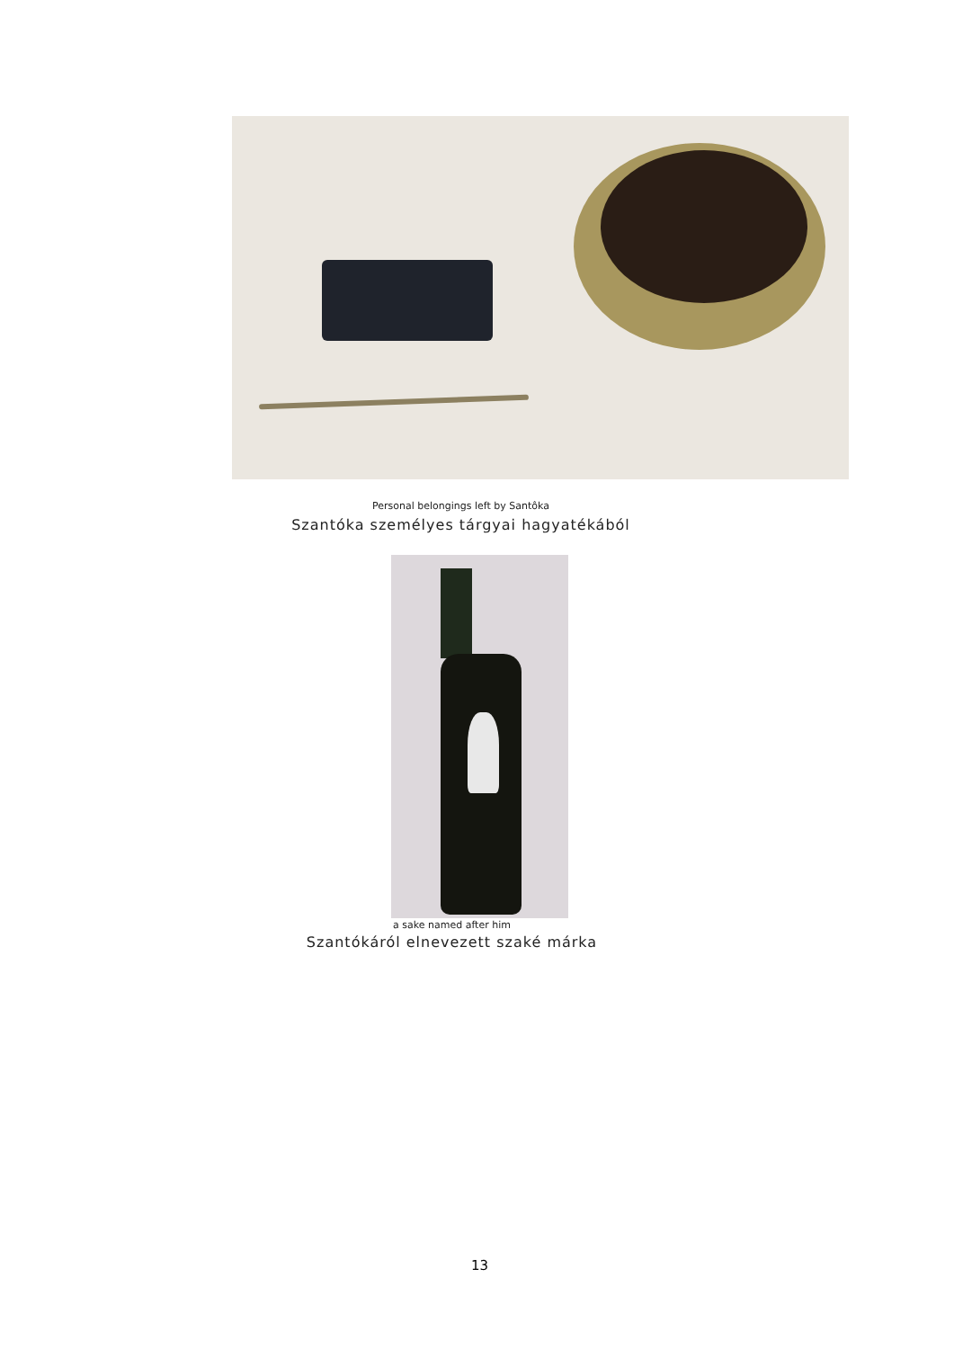Personal belongings left by Santôka
Szantóka személyes tárgyai hagyatékából
a sake named after him
Szantókáról elnevezett szaké márka
13